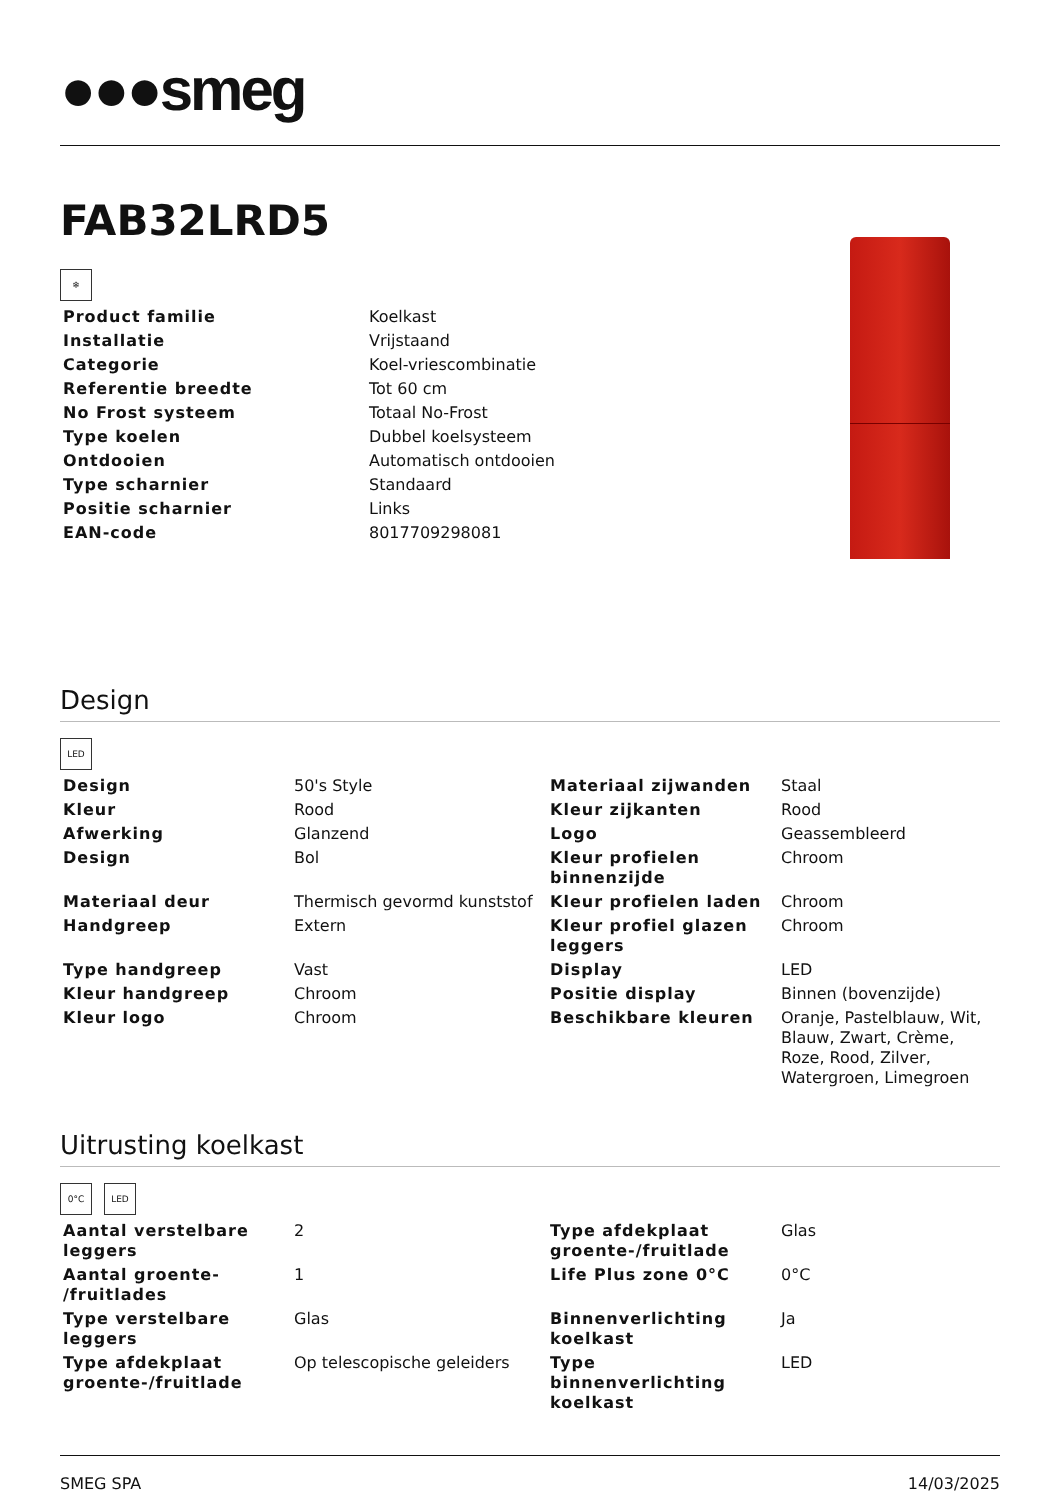●●●smeg
FAB32LRD5
❄
| Product familie | Koelkast |
| Installatie | Vrijstaand |
| Categorie | Koel-vriescombinatie |
| Referentie breedte | Tot 60 cm |
| No Frost systeem | Totaal No-Frost |
| Type koelen | Dubbel koelsysteem |
| Ontdooien | Automatisch ontdooien |
| Type scharnier | Standaard |
| Positie scharnier | Links |
| EAN-code | 8017709298081 |
Design
LED
| Design | 50's Style | Materiaal zijwanden | Staal |
| Kleur | Rood | Kleur zijkanten | Rood |
| Afwerking | Glanzend | Logo | Geassembleerd |
| Design | Bol | Kleur profielen binnenzijde | Chroom |
| Materiaal deur | Thermisch gevormd kunststof | Kleur profielen laden | Chroom |
| Handgreep | Extern | Kleur profiel glazen leggers | Chroom |
| Type handgreep | Vast | Display | LED |
| Kleur handgreep | Chroom | Positie display | Binnen (bovenzijde) |
| Kleur logo | Chroom | Beschikbare kleuren | Oranje, Pastelblauw, Wit, Blauw, Zwart, Crème, Roze, Rood, Zilver, Watergroen, Limegroen |
Uitrusting koelkast
0°C LED
| Aantal verstelbare leggers | 2 | Type afdekplaat groente-/fruitlade | Glas |
| Aantal groente- /fruitlades | 1 | Life Plus zone 0°C | 0°C |
| Type verstelbare leggers | Glas | Binnenverlichting koelkast | Ja |
| Type afdekplaat groente-/fruitlade | Op telescopische geleiders | Type binnenverlichting koelkast | LED |
SMEG SPA 14/03/2025